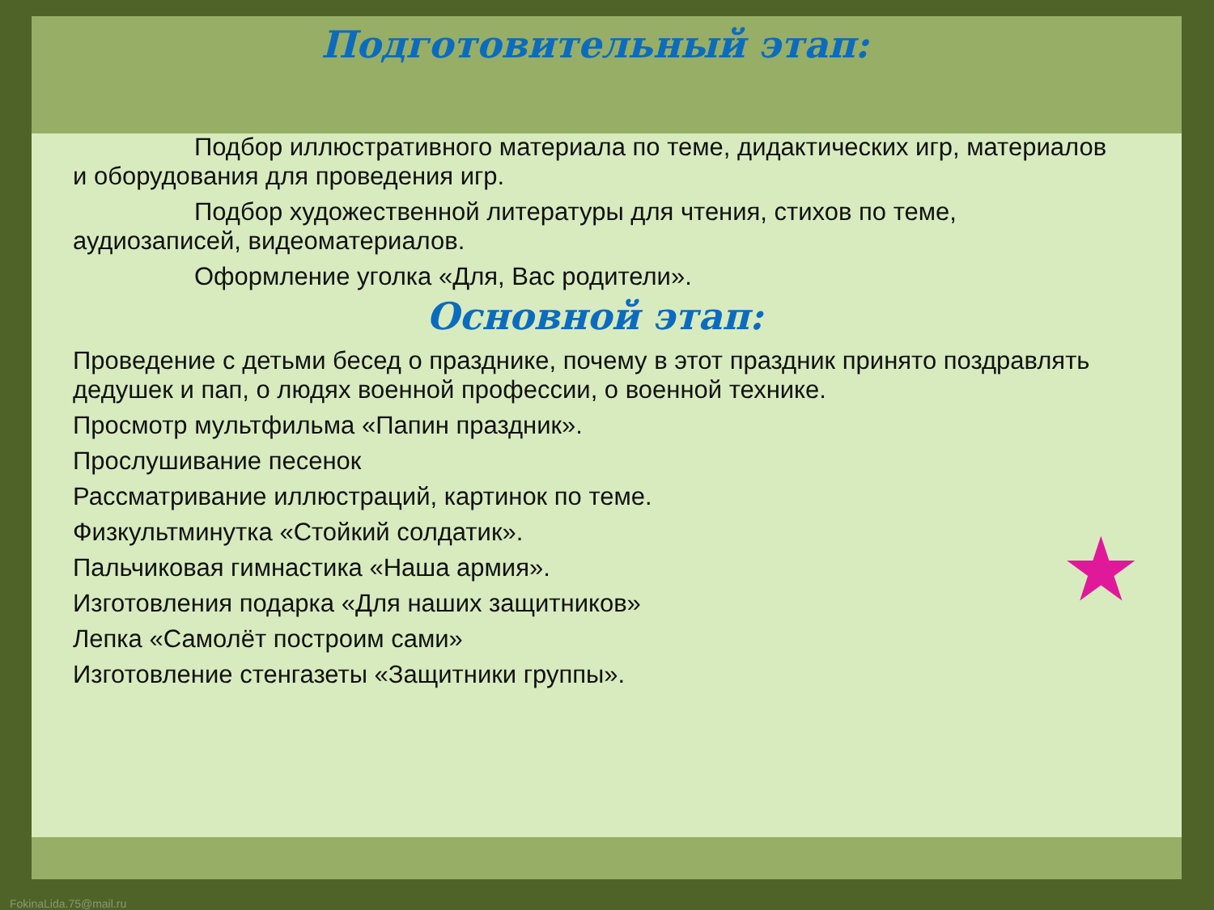★
Подготовительный этап:
Подбор иллюстративного материала по теме, дидактических игр, материалов и оборудования для проведения игр.
Подбор художественной литературы для чтения, стихов по теме, аудиозаписей, видеоматериалов.
Оформление уголка «Для, Вас родители».
Основной этап:
Проведение с детьми бесед о празднике, почему в этот праздник принято поздравлять дедушек и пап, о людях военной профессии, о военной технике.
Просмотр мультфильма «Папин праздник».
Прослушивание песенок
Рассматривание иллюстраций, картинок по теме.
Физкультминутка «Стойкий солдатик».
Пальчиковая гимнастика «Наша армия».
Изготовления подарка «Для наших защитников»
Лепка «Самолёт построим сами»
Изготовление стенгазеты «Защитники группы».
FokinaLida.75@mail.ru